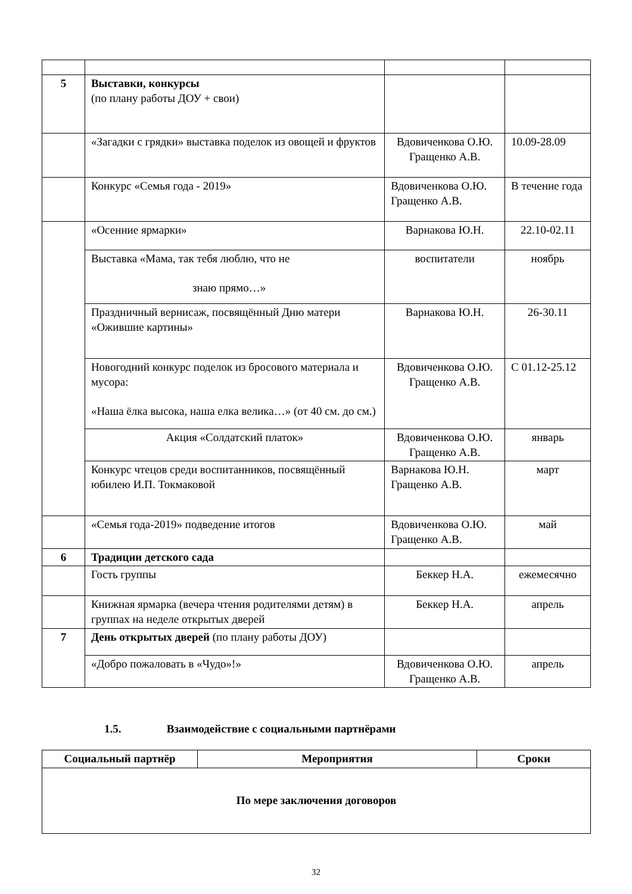| 5 | Выставки, конкурсы (по плану работы ДОУ + свои) | | |
| | «Загадки с грядки» выставка поделок из овощей и фруктов | Вдовиченкова О.Ю. Гращенко А.В. | 10.09-28.09 |
| | Конкурс «Семья года - 2019» | Вдовиченкова О.Ю. Гращенко А.В. | В течение года |
| | «Осенние ярмарки» | Варнакова Ю.Н. | 22.10-02.11 |
| | Выставка «Мама, так тебя люблю, что не знаю прямо…» | воспитатели | ноябрь |
| | Праздничный вернисаж, посвящённый Дню матери «Ожившие картины» | Варнакова Ю.Н. | 26-30.11 |
| | Новогодний конкурс поделок из бросового материала и мусора: «Наша ёлка высока, наша елка велика…» (от 40 см. до см.) | Вдовиченкова О.Ю. Гращенко А.В. | С 01.12-25.12 |
| | Акция «Солдатский платок» | Вдовиченкова О.Ю. Гращенко А.В. | январь |
| | Конкурс чтецов среди воспитанников, посвящённый юбилею И.П. Токмаковой | Варнакова Ю.Н. Гращенко А.В. | март |
| | «Семья года-2019» подведение итогов | Вдовиченкова О.Ю. Гращенко А.В. | май |
| 6 | Традиции детского сада | | |
| | Гость группы | Беккер Н.А. | ежемесячно |
| | Книжная ярмарка (вечера чтения родителями детям) в группах на неделе открытых дверей | Беккер Н.А. | апрель |
| 7 | День открытых дверей (по плану работы ДОУ) | | |
| | «Добро пожаловать в «Чудо»!» | Вдовиченкова О.Ю. Гращенко А.В. | апрель |
1.5. Взаимодействие с социальными партнёрами
| Социальный партнёр | Мероприятия | Сроки |
| --- | --- | --- |
| По мере заключения договоров | | |
32